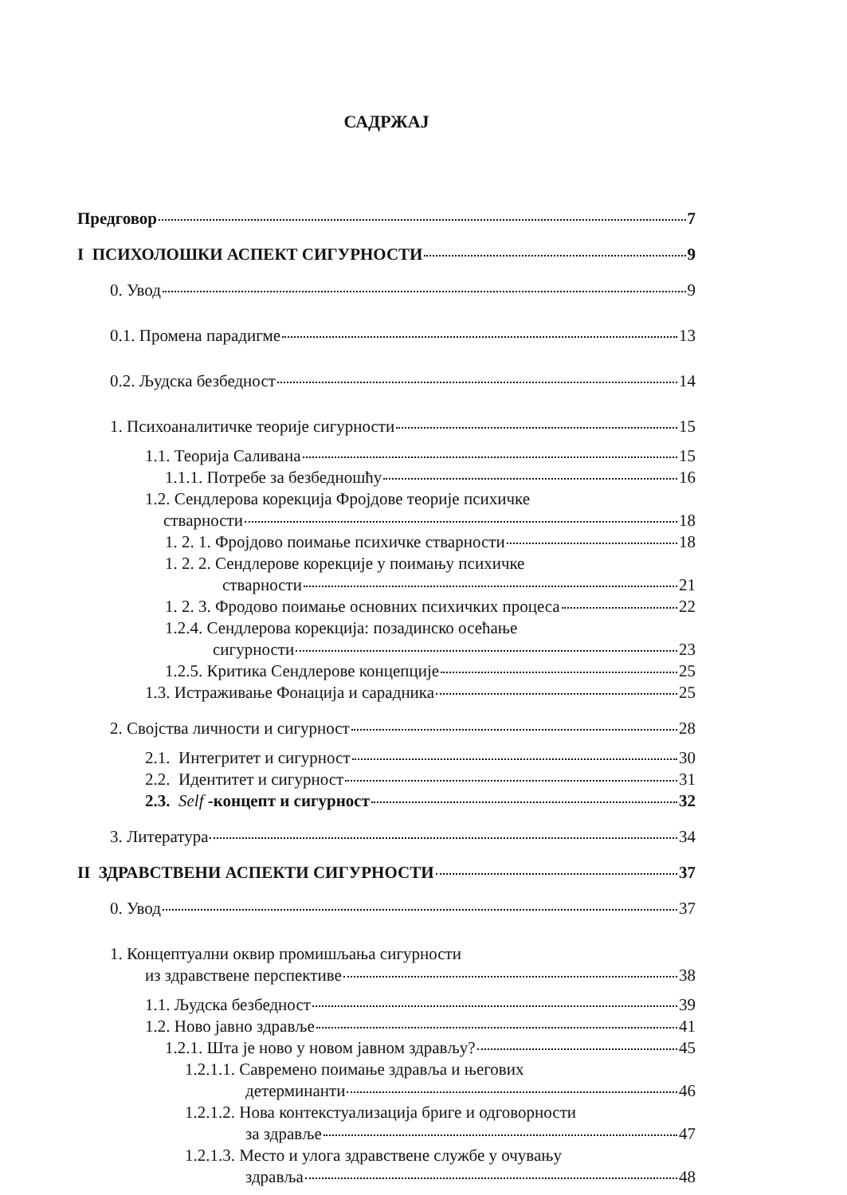САДРЖАЈ
Предговор 7
I ПСИХОЛОШКИ АСПЕКТ СИГУРНОСТИ 9
0. Увод 9
0.1. Промена парадигме 13
0.2. Људска безбедност 14
1. Психоаналитичке теорије сигурности 15
1.1. Теорија Саливана 15
1.1.1. Потребе за безбедношћу 16
1.2. Сендлерова корекција Фројдове теорије психичке
стварности 18
1. 2. 1. Фројдово поимање психичке стварности 18
1. 2. 2. Сендлерове корекције у поимању психичке
стварности 21
1. 2. 3. Фродово поимање основних психичких процеса 22
1.2.4. Сендлерова корекција: позадинско осећање
сигурности 23
1.2.5. Критика Сендлерове концепције 25
1.3. Истраживање Фонација и сарадника 25
2. Својства личности и сигурност 28
2.1. Интегритет и сигурност 30
2.2. Идентитет и сигурност 31
2.3. Self -концепт и сигурност 32
3. Литература 34
II ЗДРАВСТВЕНИ АСПЕКТИ СИГУРНОСТИ 37
0. Увод 37
1. Концептуални оквир промишљања сигурности
из здравствене перспективе 38
1.1. Људска безбедност 39
1.2. Ново јавно здравље 41
1.2.1. Шта је ново у новом јавном здрављу? 45
1.2.1.1. Савремено поимање здравља и његових
детерминанти 46
1.2.1.2. Нова контекстуализација бриге и одговорности
за здравље 47
1.2.1.3. Место и улога здравствене службе у очувању
здравља 48